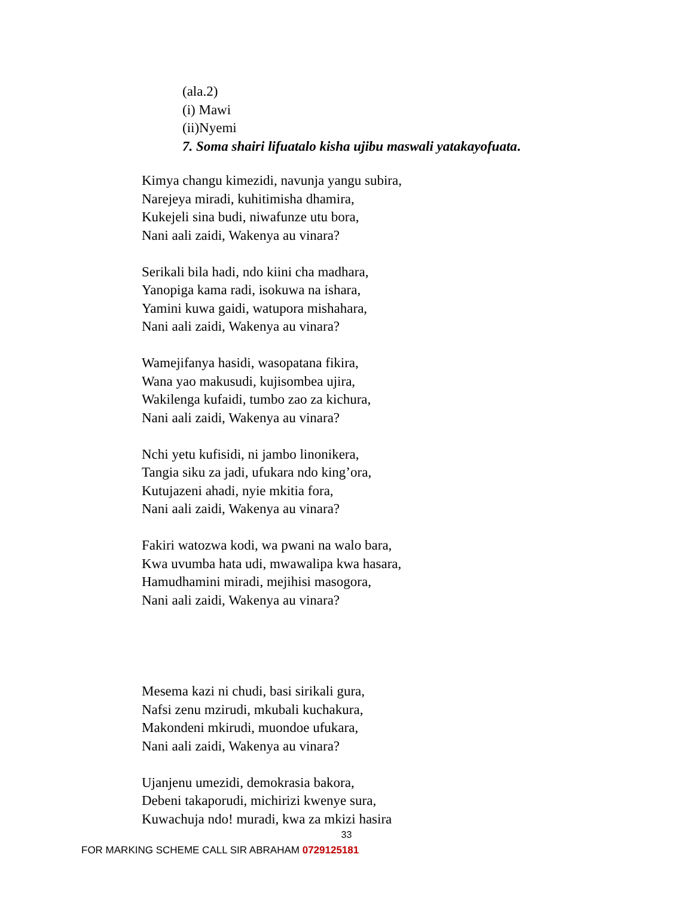(ala.2)
(i) Mawi
(ii)Nyemi
7. Soma shairi lifuatalo kisha ujibu maswali yatakayofuata.
Kimya changu kimezidi, navunja yangu subira,
Narejeya miradi, kuhitimisha dhamira,
Kukejeli sina budi, niwafunze utu bora,
Nani aali zaidi, Wakenya au vinara?
Serikali bila hadi, ndo kiini cha madhara,
Yanopiga kama radi, isokuwa na ishara,
Yamini kuwa gaidi, watupora mishahara,
Nani aali zaidi, Wakenya au vinara?
Wamejifanya hasidi, wasopatana fikira,
Wana yao makusudi, kujisombea ujira,
Wakilenga kufaidi, tumbo zao za kichura,
Nani aali zaidi, Wakenya au vinara?
Nchi yetu kufisidi, ni jambo linonikera,
Tangia siku za jadi, ufukara ndo king’ora,
Kutujazeni ahadi, nyie mkitia fora,
Nani aali zaidi, Wakenya au vinara?
Fakiri watozwa kodi, wa pwani na walo bara,
Kwa uvumba hata udi, mwawalipa kwa hasara,
Hamudhamini miradi, mejihisi masogora,
Nani aali zaidi, Wakenya au vinara?
Mesema kazi ni chudi, basi sirikali gura,
Nafsi zenu mzirudi, mkubali kuchakura,
Makondeni mkirudi, muondoe ufukara,
Nani aali zaidi, Wakenya au vinara?
Ujanjenu umezidi, demokrasia bakora,
Debeni takaporudi, michirizi kwenye sura,
Kuwachuja ndo! muradi, kwa za mkizi hasira
33
FOR MARKING SCHEME CALL SIR ABRAHAM 0729125181